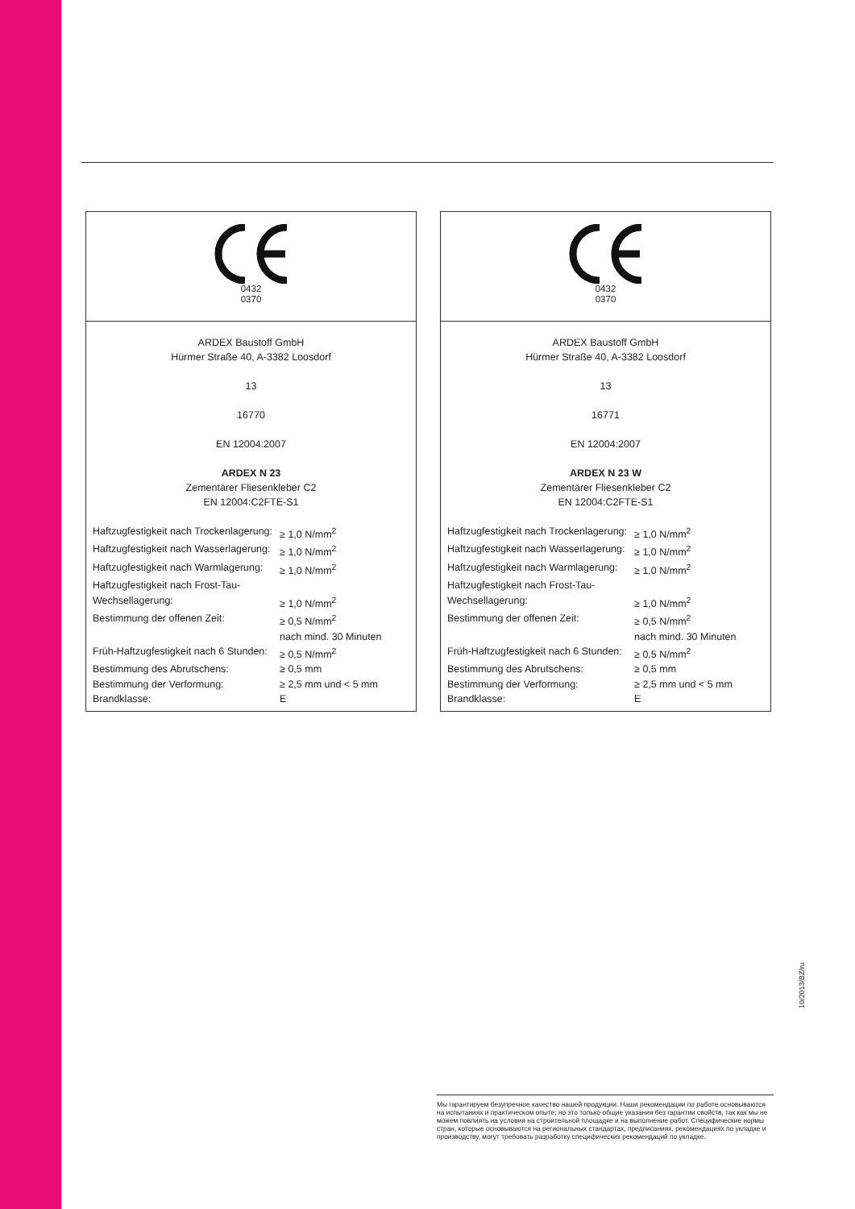0432
0370
ARDEX Baustoff GmbH
Hürmer Straße 40, A-3382 Loosdorf
13
16770
EN 12004:2007
ARDEX N 23
Zementärer Fliesenkleber C2
EN 12004:C2FTE-S1
| Haftzugfestigkeit nach Trockenlagerung: | ≥ 1,0 N/mm<sup>2</sup> |
| Haftzugfestigkeit nach Wasserlagerung: | ≥ 1,0 N/mm<sup>2</sup> |
| Haftzugfestigkeit nach Warmlagerung: | ≥ 1,0 N/mm<sup>2</sup> |
| Haftzugfestigkeit nach Frost-Tau- Wechsellagerung: | ≥ 1,0 N/mm<sup>2</sup> |
| Bestimmung der offenen Zeit: | ≥ 0,5 N/mm<sup>2</sup> nach mind. 30 Minuten |
| Früh-Haftzugfestigkeit nach 6 Stunden: | ≥ 0,5 N/mm<sup>2</sup> |
| Bestimmung des Abrutschens: | ≥ 0,5 mm |
| Bestimmung der Verformung: | ≥ 2,5 mm und < 5 mm |
| Brandklasse: | E |
0432
0370
ARDEX Baustoff GmbH
Hürmer Straße 40, A-3382 Loosdorf
13
16771
EN 12004:2007
ARDEX N 23 W
Zementärer Fliesenkleber C2
EN 12004:C2FTE-S1
| Haftzugfestigkeit nach Trockenlagerung: | ≥ 1,0 N/mm<sup>2</sup> |
| Haftzugfestigkeit nach Wasserlagerung: | ≥ 1,0 N/mm<sup>2</sup> |
| Haftzugfestigkeit nach Warmlagerung: | ≥ 1,0 N/mm<sup>2</sup> |
| Haftzugfestigkeit nach Frost-Tau- Wechsellagerung: | ≥ 1,0 N/mm<sup>2</sup> |
| Bestimmung der offenen Zeit: | ≥ 0,5 N/mm<sup>2</sup> nach mind. 30 Minuten |
| Früh-Haftzugfestigkeit nach 6 Stunden: | ≥ 0,5 N/mm<sup>2</sup> |
| Bestimmung des Abrutschens: | ≥ 0,5 mm |
| Bestimmung der Verformung: | ≥ 2,5 mm und < 5 mm |
| Brandklasse: | E |
Мы гарантируем безупречное качество нашей продукции. Наши рекомендации по работе основываются на испытаниях и практическом опыте; но это только общие указания без гарантии свойств, так как мы не можем повлиять на условия на строительной площадке и на выполнение работ. Специфические нормы стран, которые основываются на региональных стандартах, предписаниях, рекомендациях по укладке и производству, могут требовать разработку специфических рекомендаций по укладке.
10/2013/BZ/ru